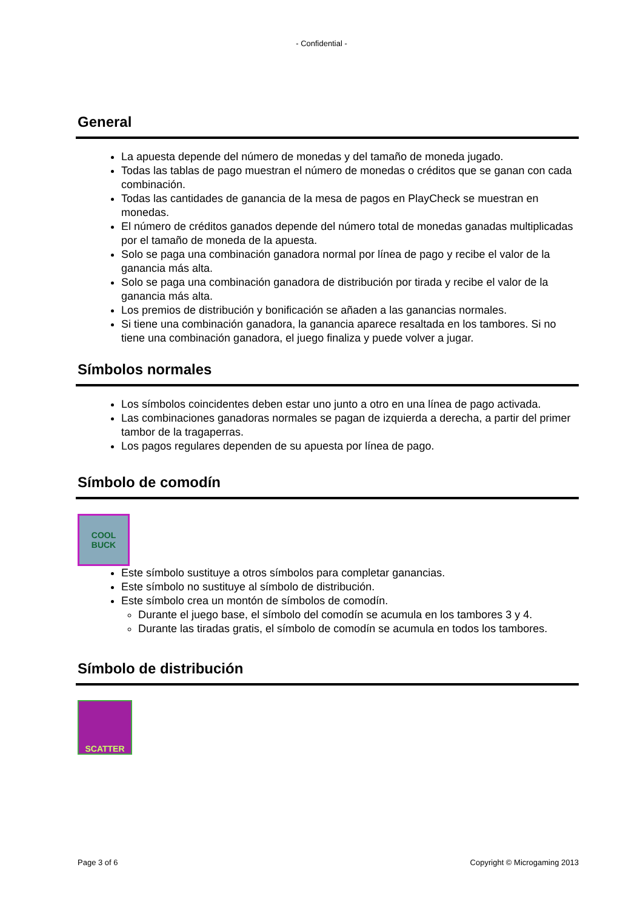- Confidential -
General
La apuesta depende del número de monedas y del tamaño de moneda jugado.
Todas las tablas de pago muestran el número de monedas o créditos que se ganan con cada combinación.
Todas las cantidades de ganancia de la mesa de pagos en PlayCheck se muestran en monedas.
El número de créditos ganados depende del número total de monedas ganadas multiplicadas por el tamaño de moneda de la apuesta.
Solo se paga una combinación ganadora normal por línea de pago y recibe el valor de la ganancia más alta.
Solo se paga una combinación ganadora de distribución por tirada y recibe el valor de la ganancia más alta.
Los premios de distribución y bonificación se añaden a las ganancias normales.
Si tiene una combinación ganadora, la ganancia aparece resaltada en los tambores. Si no tiene una combinación ganadora, el juego finaliza y puede volver a jugar.
Símbolos normales
Los símbolos coincidentes deben estar uno junto a otro en una línea de pago activada.
Las combinaciones ganadoras normales se pagan de izquierda a derecha, a partir del primer tambor de la tragaperras.
Los pagos regulares dependen de su apuesta por línea de pago.
Símbolo de comodín
COOL
BUCK
Este símbolo sustituye a otros símbolos para completar ganancias.
Este símbolo no sustituye al símbolo de distribución.
Este símbolo crea un montón de símbolos de comodín.
Durante el juego base, el símbolo del comodín se acumula en los tambores 3 y 4.
Durante las tiradas gratis, el símbolo de comodín se acumula en todos los tambores.
Símbolo de distribución
SCATTER
Page 3 of 6 Copyright © Microgaming 2013